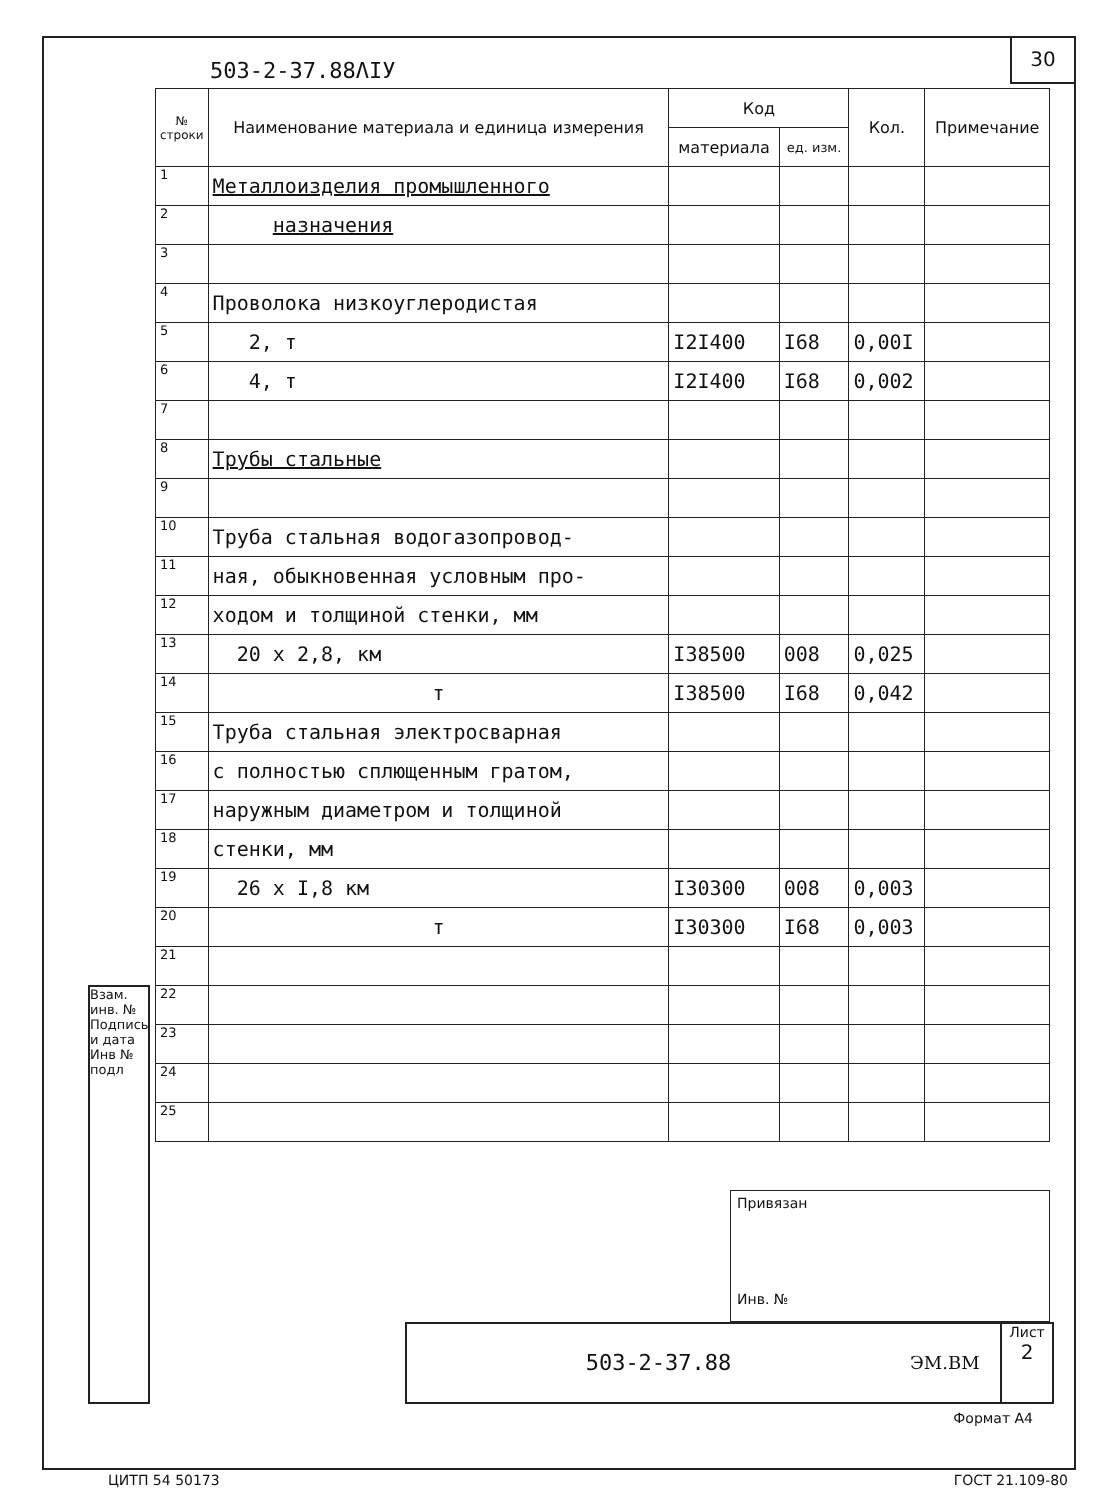503-2-37.88ΛIУ
30
| № строки | Наименование материала и единица измерения | Код | | Кол. | Примечание |
| --- | --- | --- | --- | --- | --- |
| | | материала | ед. изм. | | |
| 1 | Металлоизделия промышленного | | | | |
| 2 | назначения | | | | |
| 3 | | | | | |
| 4 | Проволока низкоуглеродистая | | | | |
| 5 | 2, т | I2I400 | I68 | 0,00I | |
| 6 | 4, т | I2I400 | I68 | 0,002 | |
| 7 | | | | | |
| 8 | Трубы стальные | | | | |
| 9 | | | | | |
| 10 | Труба стальная водогазопровод- | | | | |
| 11 | ная, обыкновенная условным про- | | | | |
| 12 | ходом и толщиной стенки, мм | | | | |
| 13 | 20 x 2,8, км | I38500 | 008 | 0,025 | |
| 14 | т | I38500 | I68 | 0,042 | |
| 15 | Труба стальная электросварная | | | | |
| 16 | с полностью сплющенным гратом, | | | | |
| 17 | наружным диаметром и толщиной | | | | |
| 18 | стенки, мм | | | | |
| 19 | 26 x I,8 км | I30300 | 008 | 0,003 | |
| 20 | т | I30300 | I68 | 0,003 | |
| 21 | | | | | |
| 22 | | | | | |
| 23 | | | | | |
| 24 | | | | | |
| 25 | | | | | |
Взам. инв. №
Подпись и дата
Инв № подл
Привязан
Инв. №
503-2-37.88
ЭМ.ВМ
Лист
2
Формат А4
ЦИТП 54 50173 ГОСТ 21.109-80